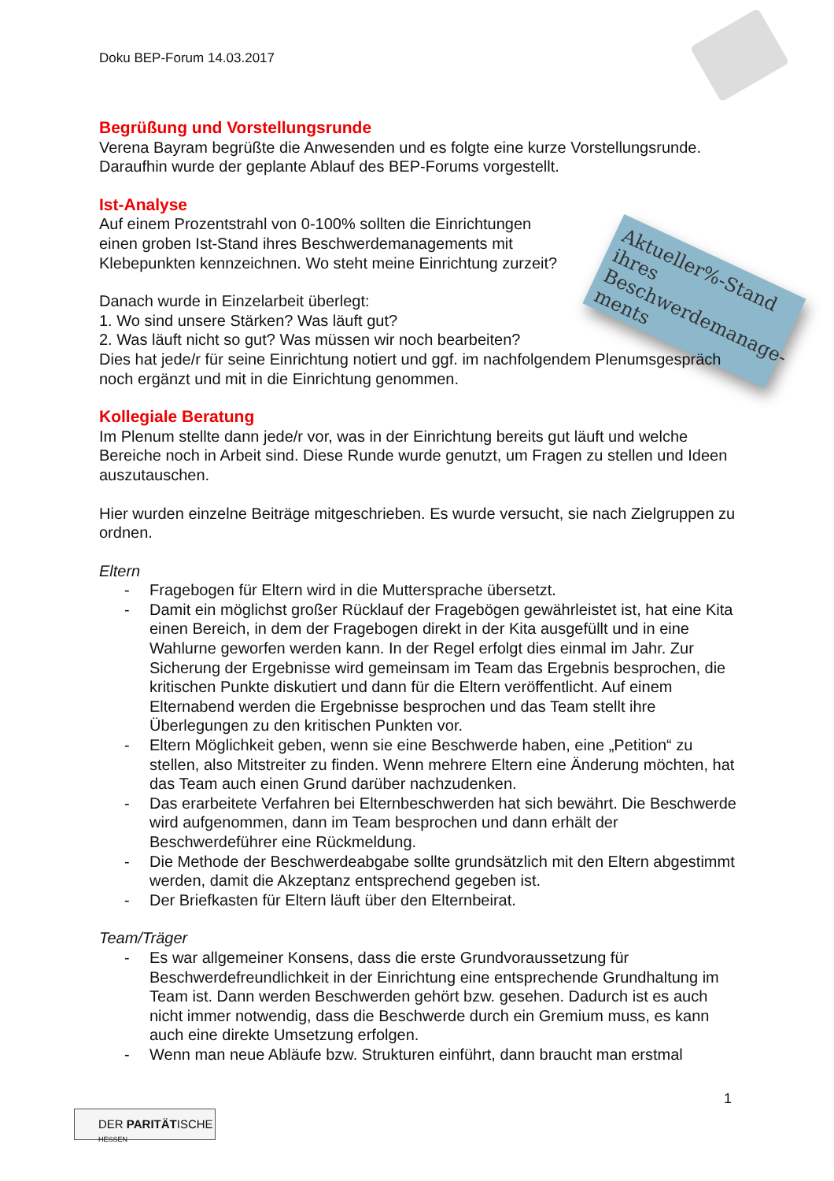Doku BEP-Forum 14.03.2017
Aktueller%-Stand ihres Beschwerdemanage-ments
Begrüßung und Vorstellungsrunde
Verena Bayram begrüßte die Anwesenden und es folgte eine kurze Vorstellungsrunde. Daraufhin wurde der geplante Ablauf des BEP-Forums vorgestellt.
Ist-Analyse
Auf einem Prozentstrahl von 0-100% sollten die Einrichtungen einen groben Ist-Stand ihres Beschwerdemanagements mit Klebepunkten kennzeichnen. Wo steht meine Einrichtung zurzeit?
Danach wurde in Einzelarbeit überlegt:
1. Wo sind unsere Stärken? Was läuft gut?
2. Was läuft nicht so gut? Was müssen wir noch bearbeiten?
Dies hat jede/r für seine Einrichtung notiert und ggf. im nachfolgendem Plenumsgespräch noch ergänzt und mit in die Einrichtung genommen.
Kollegiale Beratung
Im Plenum stellte dann jede/r vor, was in der Einrichtung bereits gut läuft und welche Bereiche noch in Arbeit sind. Diese Runde wurde genutzt, um Fragen zu stellen und Ideen auszutauschen.
Hier wurden einzelne Beiträge mitgeschrieben. Es wurde versucht, sie nach Zielgruppen zu ordnen.
Eltern
- Fragebogen für Eltern wird in die Muttersprache übersetzt.
- Damit ein möglichst großer Rücklauf der Fragebögen gewährleistet ist, hat eine Kita einen Bereich, in dem der Fragebogen direkt in der Kita ausgefüllt und in eine Wahlurne geworfen werden kann. In der Regel erfolgt dies einmal im Jahr. Zur Sicherung der Ergebnisse wird gemeinsam im Team das Ergebnis besprochen, die kritischen Punkte diskutiert und dann für die Eltern veröffentlicht. Auf einem Elternabend werden die Ergebnisse besprochen und das Team stellt ihre Überlegungen zu den kritischen Punkten vor.
- Eltern Möglichkeit geben, wenn sie eine Beschwerde haben, eine „Petition“ zu stellen, also Mitstreiter zu finden. Wenn mehrere Eltern eine Änderung möchten, hat das Team auch einen Grund darüber nachzudenken.
- Das erarbeitete Verfahren bei Elternbeschwerden hat sich bewährt. Die Beschwerde wird aufgenommen, dann im Team besprochen und dann erhält der Beschwerdeführer eine Rückmeldung.
- Die Methode der Beschwerdeabgabe sollte grundsätzlich mit den Eltern abgestimmt werden, damit die Akzeptanz entsprechend gegeben ist.
- Der Briefkasten für Eltern läuft über den Elternbeirat.
Team/Träger
- Es war allgemeiner Konsens, dass die erste Grundvoraussetzung für Beschwerdefreundlichkeit in der Einrichtung eine entsprechende Grundhaltung im Team ist. Dann werden Beschwerden gehört bzw. gesehen. Dadurch ist es auch nicht immer notwendig, dass die Beschwerde durch ein Gremium muss, es kann auch eine direkte Umsetzung erfolgen.
- Wenn man neue Abläufe bzw. Strukturen einführt, dann braucht man erstmal
1
DER PARITÄTISCHE HESSEN